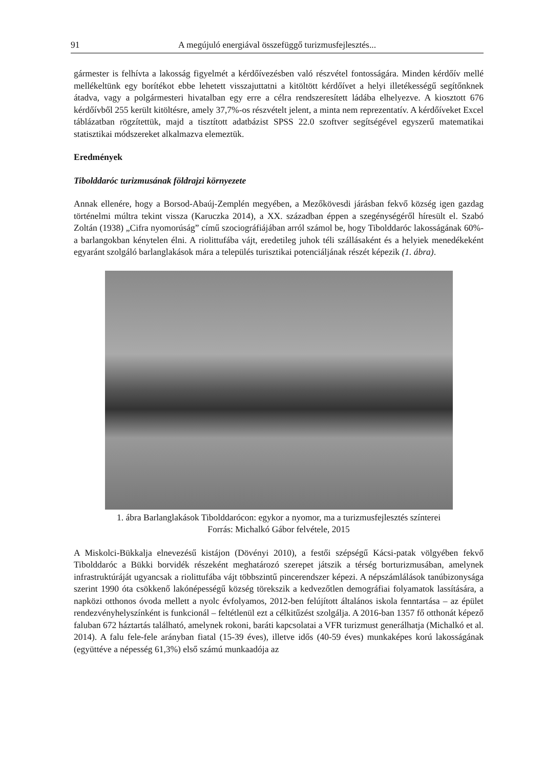91 A megújuló energiával összefüggő turizmusfejlesztés...
gármester is felhívta a lakosság figyelmét a kérdőívezésben való részvétel fontosságára. Minden kérdőív mellé mellékeltünk egy borítékot ebbe lehetett visszajuttatni a kitöltött kérdőívet a helyi illetékességű segítőnknek átadva, vagy a polgármesteri hivatalban egy erre a célra rendszeresített ládába elhelyezve. A kiosztott 676 kérdőívből 255 került kitöltésre, amely 37,7%-os részvételt jelent, a minta nem reprezentatív. A kérdőíveket Excel táblázatban rögzítettük, majd a tisztított adatbázist SPSS 22.0 szoftver segítségével egyszerű matematikai statisztikai módszereket alkalmazva elemeztük.
Eredmények
Tibolddaróc turizmusának földrajzi környezete
Annak ellenére, hogy a Borsod-Abaúj-Zemplén megyében, a Mezőkövesdi járásban fekvő község igen gazdag történelmi múltra tekint vissza (Karuczka 2014), a XX. században éppen a szegénységéről híresült el. Szabó Zoltán (1938) „Cifra nyomorúság” című szociográfiájában arról számol be, hogy Tibolddaróc lakosságának 60%-a barlangokban kénytelen élni. A riolittufába vájt, eredetileg juhok téli szállásaként és a helyiek menedékeként egyaránt szolgáló barlanglakások mára a település turisztikai potenciáljának részét képezik (1. ábra).
1. ábra Barlanglakások Tibolddarócon: egykor a nyomor, ma a turizmusfejlesztés színterei
Forrás: Michalkó Gábor felvétele, 2015
A Miskolci-Bükkalja elnevezésű kistájon (Dövényi 2010), a festői szépségű Kácsi-patak völgyében fekvő Tibolddaróc a Bükki borvidék részeként meghatározó szerepet játszik a térség borturizmusában, amelynek infrastruktúráját ugyancsak a riolittufába vájt többszintű pincerendszer képezi. A népszámlálások tanúbizonysága szerint 1990 óta csökkenő lakónépességű község törekszik a kedvezőtlen demográfiai folyamatok lassítására, a napközi otthonos óvoda mellett a nyolc évfolyamos, 2012-ben felújított általános iskola fenntartása – az épület rendezvényhelyszínként is funkcionál – feltétlenül ezt a célkitűzést szolgálja. A 2016-ban 1357 fő otthonát képező faluban 672 háztartás található, amelynek rokoni, baráti kapcsolatai a VFR turizmust generálhatja (Michalkó et al. 2014). A falu fele-fele arányban fiatal (15-39 éves), illetve idős (40-59 éves) munkaképes korú lakosságának (együttéve a népesség 61,3%) első számú munkaadója az